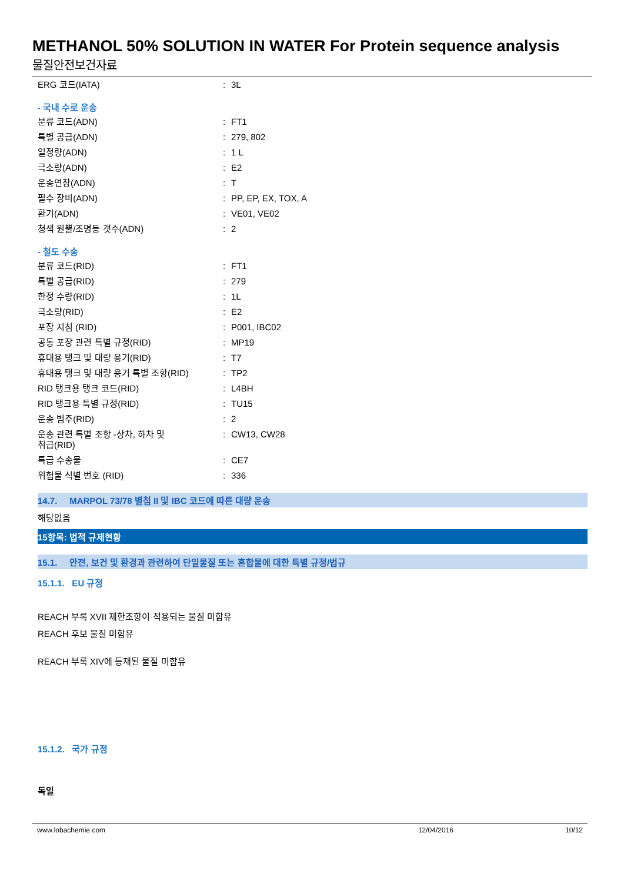METHANOL 50% SOLUTION IN WATER For Protein sequence analysis
물질안전보건자료
| ERG 코드(IATA) | : | 3L |
- 국내 수로 운송
| 분류 코드(ADN) | : | FT1 |
| 특별 공급(ADN) | : | 279, 802 |
| 일정량(ADN) | : | 1 L |
| 극소량(ADN) | : | E2 |
| 운송면장(ADN) | : | T |
| 필수 장비(ADN) | : | PP, EP, EX, TOX, A |
| 환기(ADN) | : | VE01, VE02 |
| 청색 원뿔/조명등 갯수(ADN) | : | 2 |
- 철도 수송
| 분류 코드(RID) | : | FT1 |
| 특별 공급(RID) | : | 279 |
| 한정 수량(RID) | : | 1L |
| 극소량(RID) | : | E2 |
| 포장 지침 (RID) | : | P001, IBC02 |
| 공동 포장 관련 특별 규정(RID) | : | MP19 |
| 휴대용 탱크 및 대량 용기(RID) | : | T7 |
| 휴대용 탱크 및 대량 용기 특별 조항(RID) | : | TP2 |
| RID 탱크용 탱크 코드(RID) | : | L4BH |
| RID 탱크용 특별 규정(RID) | : | TU15 |
| 운송 범주(RID) | : | 2 |
| 운송 관련 특별 조항 -상차, 하차 및 취급(RID) | : | CW13, CW28 |
| 특급 수송물 | : | CE7 |
| 위험물 식별 번호 (RID) | : | 336 |
14.7. MARPOL 73/78 별첨 II 및 IBC 코드에 따른 대량 운송
해당없음
15항목: 법적 규제현황
15.1. 안전, 보건 및 환경과 관련하여 단일물질 또는 혼합물에 대한 특별 규정/법규
15.1.1. EU 규정
REACH 부록 XVII 제한조항이 적용되는 물질 미함유
REACH 후보 물질 미함유
REACH 부록 XIV에 등재된 물질 미함유
15.1.2. 국가 규정
독일
www.lobachemie.com 12/04/2016 10/12